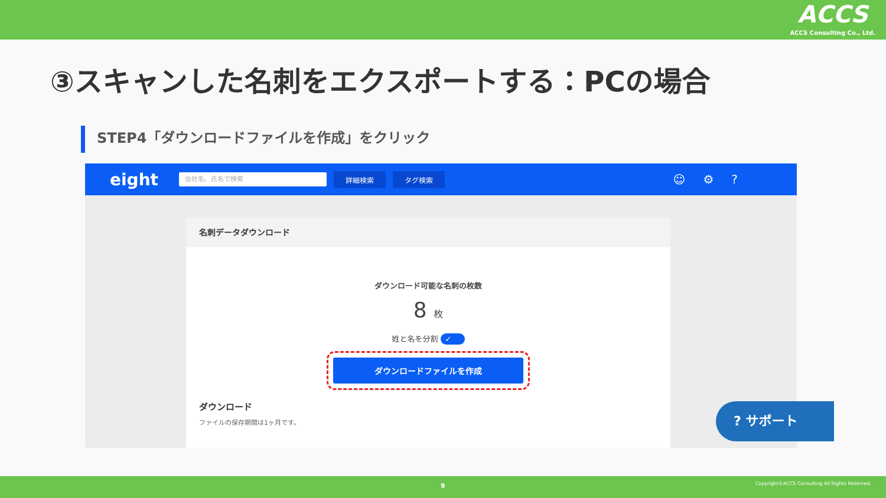ACCS
ACCS Consulting Co., Ltd.
③スキャンした名刺をエクスポートする：PCの場合
STEP4「ダウンロードファイルを作成」をクリック
eight
会社名、氏名で検索
詳細検索 タグ検索 ☺⚙?
名刺データダウンロード
ダウンロード可能な名刺の枚数
8 枚
姓と名を分割 ✓
ダウンロードファイルを作成
ダウンロード
ファイルの保存期間は1ヶ月です。
? サポート
9 Copyright©ACCS Consulting All Rights Reserved.